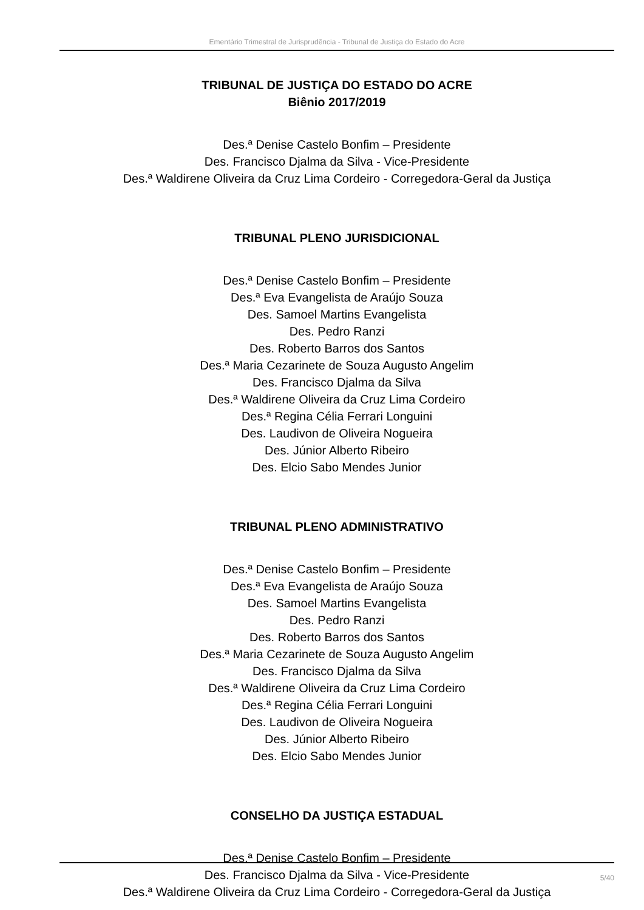Ementário Trimestral de Jurisprudência - Tribunal de Justiça do Estado do Acre
TRIBUNAL DE JUSTIÇA DO ESTADO DO ACRE
Biênio 2017/2019
Des.ª Denise Castelo Bonfim – Presidente
Des. Francisco Djalma da Silva - Vice-Presidente
Des.ª Waldirene Oliveira da Cruz Lima Cordeiro - Corregedora-Geral da Justiça
TRIBUNAL PLENO JURISDICIONAL
Des.ª Denise Castelo Bonfim – Presidente
Des.ª Eva Evangelista de Araújo Souza
Des. Samoel Martins Evangelista
Des. Pedro Ranzi
Des. Roberto Barros dos Santos
Des.ª Maria Cezarinete de Souza Augusto Angelim
Des. Francisco Djalma da Silva
Des.ª Waldirene Oliveira da Cruz Lima Cordeiro
Des.ª Regina Célia Ferrari Longuini
Des. Laudivon de Oliveira Nogueira
Des. Júnior Alberto Ribeiro
Des. Elcio Sabo Mendes Junior
TRIBUNAL PLENO ADMINISTRATIVO
Des.ª Denise Castelo Bonfim – Presidente
Des.ª Eva Evangelista de Araújo Souza
Des. Samoel Martins Evangelista
Des. Pedro Ranzi
Des. Roberto Barros dos Santos
Des.ª Maria Cezarinete de Souza Augusto Angelim
Des. Francisco Djalma da Silva
Des.ª Waldirene Oliveira da Cruz Lima Cordeiro
Des.ª Regina Célia Ferrari Longuini
Des. Laudivon de Oliveira Nogueira
Des. Júnior Alberto Ribeiro
Des. Elcio Sabo Mendes Junior
CONSELHO DA JUSTIÇA ESTADUAL
Des.ª Denise Castelo Bonfim – Presidente
Des. Francisco Djalma da Silva - Vice-Presidente
Des.ª Waldirene Oliveira da Cruz Lima Cordeiro - Corregedora-Geral da Justiça
5/40